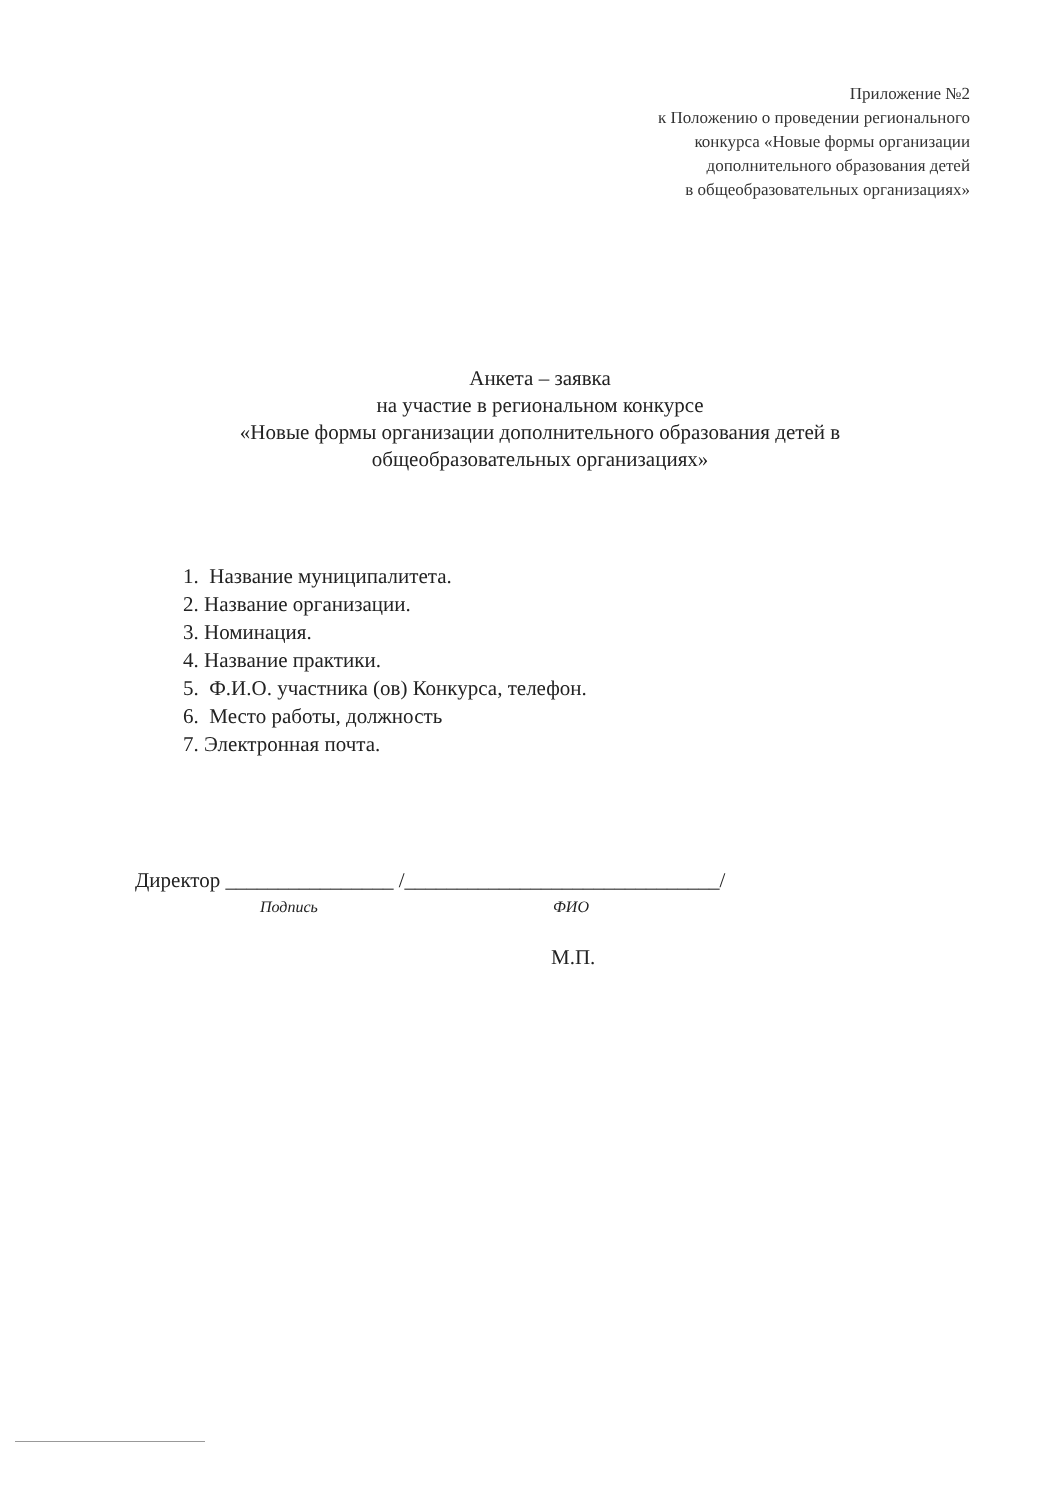Приложение №2
к Положению о проведении регионального
конкурса «Новые формы организации
дополнительного образования детей
в общеобразовательных организациях»
Анкета – заявка
на участие в региональном конкурсе
«Новые формы организации дополнительного образования детей в общеобразовательных организациях»
1. Название муниципалитета.
2. Название организации.
3. Номинация.
4. Название практики.
5. Ф.И.О. участника (ов) Конкурса, телефон.
6. Место работы, должность
7. Электронная почта.
Директор ________________ /______________________________/
Подпись ФИО
М.П.